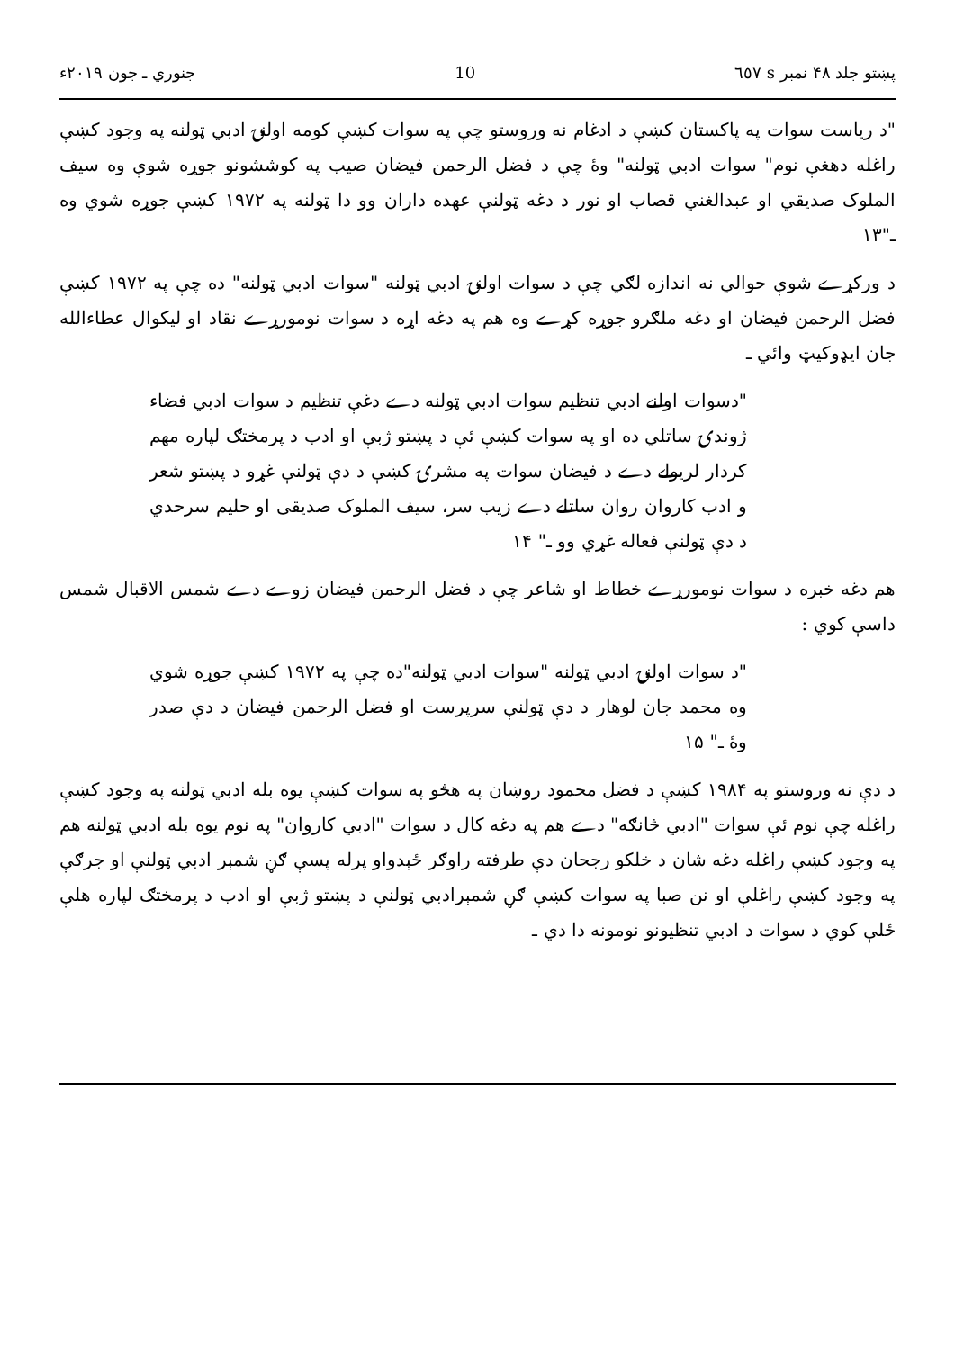پښتو جلد ۴۸ نمبر s ٦٥٧ 10 جنوري ـ جون ۲۰۱۹ء
"د رياست سوات په پاکستان کښې د ادغام نه وروستو چې په سوات کښې کومه اولنۍ ادبي ټولنه په وجود کښې راغله دهغې نوم" سوات ادبي ټولنه" وۀ چې د فضل الرحمن فيضان صيب په کوششونو جوړه شوې وه سيف الملوک صديقي او عبدالغني قصاب او نور د دغه ټولنې عهده داران وو دا ټولنه په ۱۹۷۲ کښې جوړه شوي وه ـ"۱۳
د ورکړے شوې حوالي نه اندازه لګي چې د سوات اولنۍ ادبي ټولنه "سوات ادبي ټولنه" ده چې په ۱۹۷۲ کښې فضل الرحمن فيضان او دغه ملګرو جوړه کړے وه هم په دغه اړه د سوات نومورړے نقاد او ليکوال عطاءالله جان ايډوکيټ وائي ـ
"دسوات اولنے ادبي تنظيم سوات ادبي ټولنه دے دغې تنظيم د سوات ادبي فضاء ژوندۍ ساتلي ده او په سوات کښې ئې د پښتو ژبې او ادب د پرمختګ لپاره مهم کردار لريولے دے د فيضان سوات په مشرۍ کښې د دې ټولنې غړو د پښتو شعر و ادب کاروان روان ساتلے دے زيب سر، سيف الملوک صديقی او حليم سرحدي د دې ټولنې فعاله غړي وو ـ" ۱۴
هم دغه خبره د سوات نومورړے خطاط او شاعر چې د فضل الرحمن فيضان زوے دے شمس الاقبال شمس داسې کوي :
"د سوات اولنۍ ادبي ټولنه "سوات ادبي ټولنه"ده چې په ۱۹۷۲ کښې جوړه شوي وه محمد جان لوهار د دې ټولنې سرپرست او فضل الرحمن فيضان د دې صدر وۀ ـ" ۱۵
د دې نه وروستو په ۱۹۸۴ کښې د فضل محمود روښان په هڅو په سوات کښې يوه بله ادبي ټولنه په وجود کښې راغله چې نوم ئې سوات "ادبي څانګه" دے هم په دغه کال د سوات "ادبي کاروان" په نوم يوه بله ادبي ټولنه هم په وجود کښې راغله دغه شان د خلکو رجحان دې طرفته راوګر ځېدواو پرله پسې ګڼ شمېر ادبي ټولنې او جرګې په وجود کښې راغلې او نن صبا په سوات کښې ګڼ شمېرادبي ټولنې د پښتو ژبې او ادب د پرمختګ لپاره هلې ځلې کوي د سوات د ادبي تنظيونو نومونه دا دي ـ